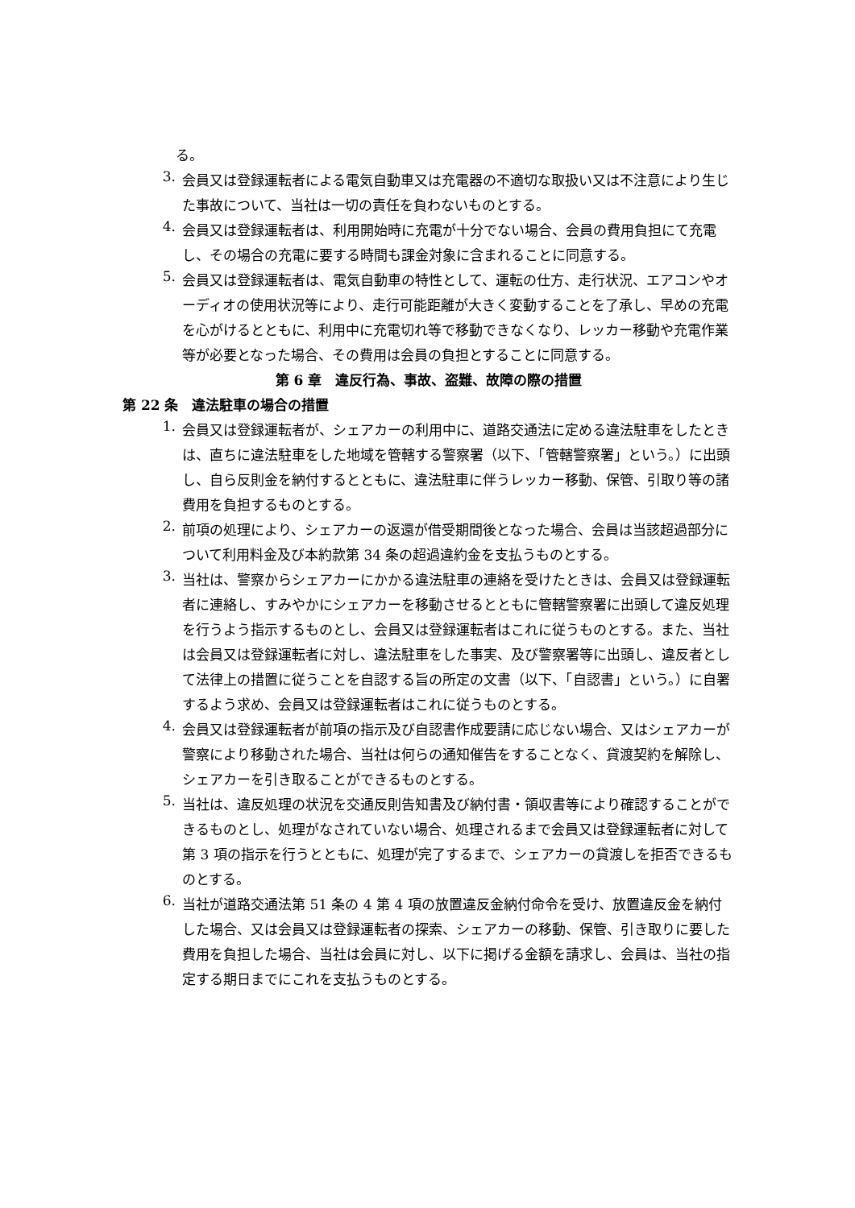る。
3.
会員又は登録運転者による電気自動車又は充電器の不適切な取扱い又は不注意により生じた事故について、当社は一切の責任を負わないものとする。
4.
会員又は登録運転者は、利用開始時に充電が十分でない場合、会員の費用負担にて充電し、その場合の充電に要する時間も課金対象に含まれることに同意する。
5.
会員又は登録運転者は、電気自動車の特性として、運転の仕方、走行状況、エアコンやオーディオの使用状況等により、走行可能距離が大きく変動することを了承し、早めの充電を心がけるとともに、利用中に充電切れ等で移動できなくなり、レッカー移動や充電作業等が必要となった場合、その費用は会員の負担とすることに同意する。
第 6 章　違反行為、事故、盗難、故障の際の措置
第 22 条　違法駐車の場合の措置
1.
会員又は登録運転者が、シェアカーの利用中に、道路交通法に定める違法駐車をしたときは、直ちに違法駐車をした地域を管轄する警察署（以下、「管轄警察署」という。）に出頭し、自ら反則金を納付するとともに、違法駐車に伴うレッカー移動、保管、引取り等の諸費用を負担するものとする。
2.
前項の処理により、シェアカーの返還が借受期間後となった場合、会員は当該超過部分について利用料金及び本約款第 34 条の超過違約金を支払うものとする。
3.
当社は、警察からシェアカーにかかる違法駐車の連絡を受けたときは、会員又は登録運転者に連絡し、すみやかにシェアカーを移動させるとともに管轄警察署に出頭して違反処理を行うよう指示するものとし、会員又は登録運転者はこれに従うものとする。また、当社は会員又は登録運転者に対し、違法駐車をした事実、及び警察署等に出頭し、違反者として法律上の措置に従うことを自認する旨の所定の文書（以下、「自認書」という。）に自署するよう求め、会員又は登録運転者はこれに従うものとする。
4.
会員又は登録運転者が前項の指示及び自認書作成要請に応じない場合、又はシェアカーが警察により移動された場合、当社は何らの通知催告をすることなく、貸渡契約を解除し、シェアカーを引き取ることができるものとする。
5.
当社は、違反処理の状況を交通反則告知書及び納付書・領収書等により確認することができるものとし、処理がなされていない場合、処理されるまで会員又は登録運転者に対して第 3 項の指示を行うとともに、処理が完了するまで、シェアカーの貸渡しを拒否できるものとする。
6.
当社が道路交通法第 51 条の 4 第 4 項の放置違反金納付命令を受け、放置違反金を納付した場合、又は会員又は登録運転者の探索、シェアカーの移動、保管、引き取りに要した費用を負担した場合、当社は会員に対し、以下に掲げる金額を請求し、会員は、当社の指定する期日までにこれを支払うものとする。